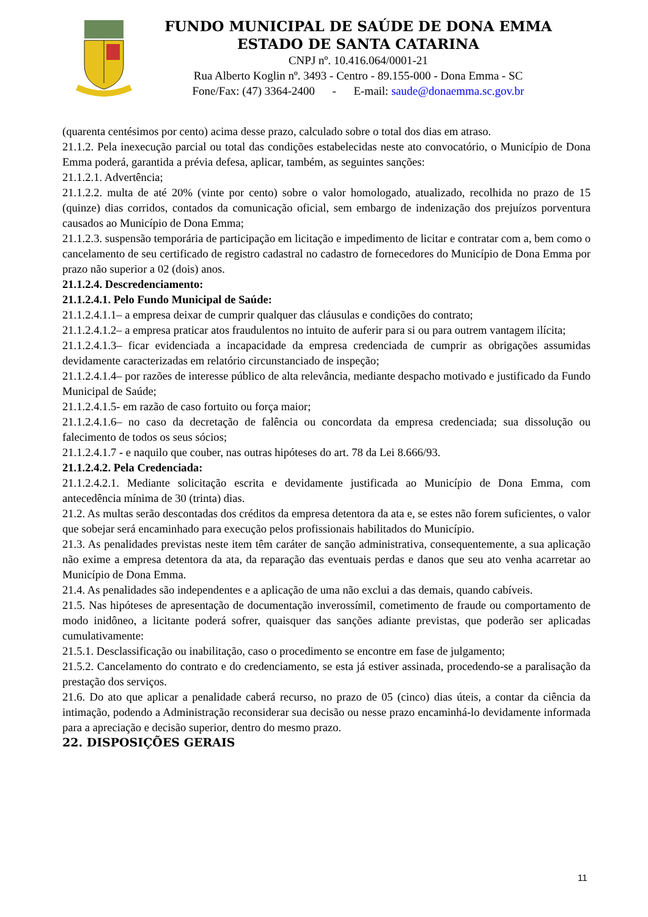FUNDO MUNICIPAL DE SAÚDE DE DONA EMMA
ESTADO DE SANTA CATARINA
CNPJ nº. 10.416.064/0001-21
Rua Alberto Koglin nº. 3493 - Centro - 89.155-000 - Dona Emma - SC
Fone/Fax: (47) 3364-2400 - E-mail: saude@donaemma.sc.gov.br
(quarenta centésimos por cento) acima desse prazo, calculado sobre o total dos dias em atraso.
21.1.2. Pela inexecução parcial ou total das condições estabelecidas neste ato convocatório, o Município de Dona Emma poderá, garantida a prévia defesa, aplicar, também, as seguintes sanções:
21.1.2.1. Advertência;
21.1.2.2. multa de até 20% (vinte por cento) sobre o valor homologado, atualizado, recolhida no prazo de 15 (quinze) dias corridos, contados da comunicação oficial, sem embargo de indenização dos prejuízos porventura causados ao Município de Dona Emma;
21.1.2.3. suspensão temporária de participação em licitação e impedimento de licitar e contratar com a, bem como o cancelamento de seu certificado de registro cadastral no cadastro de fornecedores do Município de Dona Emma por prazo não superior a 02 (dois) anos.
21.1.2.4. Descredenciamento:
21.1.2.4.1. Pelo Fundo Municipal de Saúde:
21.1.2.4.1.1– a empresa deixar de cumprir qualquer das cláusulas e condições do contrato;
21.1.2.4.1.2– a empresa praticar atos fraudulentos no intuito de auferir para si ou para outrem vantagem ilícita;
21.1.2.4.1.3– ficar evidenciada a incapacidade da empresa credenciada de cumprir as obrigações assumidas devidamente caracterizadas em relatório circunstanciado de inspeção;
21.1.2.4.1.4– por razões de interesse público de alta relevância, mediante despacho motivado e justificado da Fundo Municipal de Saúde;
21.1.2.4.1.5- em razão de caso fortuito ou força maior;
21.1.2.4.1.6– no caso da decretação de falência ou concordata da empresa credenciada; sua dissolução ou falecimento de todos os seus sócios;
21.1.2.4.1.7 - e naquilo que couber, nas outras hipóteses do art. 78 da Lei 8.666/93.
21.1.2.4.2. Pela Credenciada:
21.1.2.4.2.1. Mediante solicitação escrita e devidamente justificada ao Município de Dona Emma, com antecedência mínima de 30 (trinta) dias.
21.2. As multas serão descontadas dos créditos da empresa detentora da ata e, se estes não forem suficientes, o valor que sobejar será encaminhado para execução pelos profissionais habilitados do Município.
21.3. As penalidades previstas neste item têm caráter de sanção administrativa, consequentemente, a sua aplicação não exime a empresa detentora da ata, da reparação das eventuais perdas e danos que seu ato venha acarretar ao Município de Dona Emma.
21.4. As penalidades são independentes e a aplicação de uma não exclui a das demais, quando cabíveis.
21.5. Nas hipóteses de apresentação de documentação inverossímil, cometimento de fraude ou comportamento de modo inidôneo, a licitante poderá sofrer, quaisquer das sanções adiante previstas, que poderão ser aplicadas cumulativamente:
21.5.1. Desclassificação ou inabilitação, caso o procedimento se encontre em fase de julgamento;
21.5.2. Cancelamento do contrato e do credenciamento, se esta já estiver assinada, procedendo-se a paralisação da prestação dos serviços.
21.6. Do ato que aplicar a penalidade caberá recurso, no prazo de 05 (cinco) dias úteis, a contar da ciência da intimação, podendo a Administração reconsiderar sua decisão ou nesse prazo encaminhá-lo devidamente informada para a apreciação e decisão superior, dentro do mesmo prazo.
22. DISPOSIÇÕES GERAIS
11